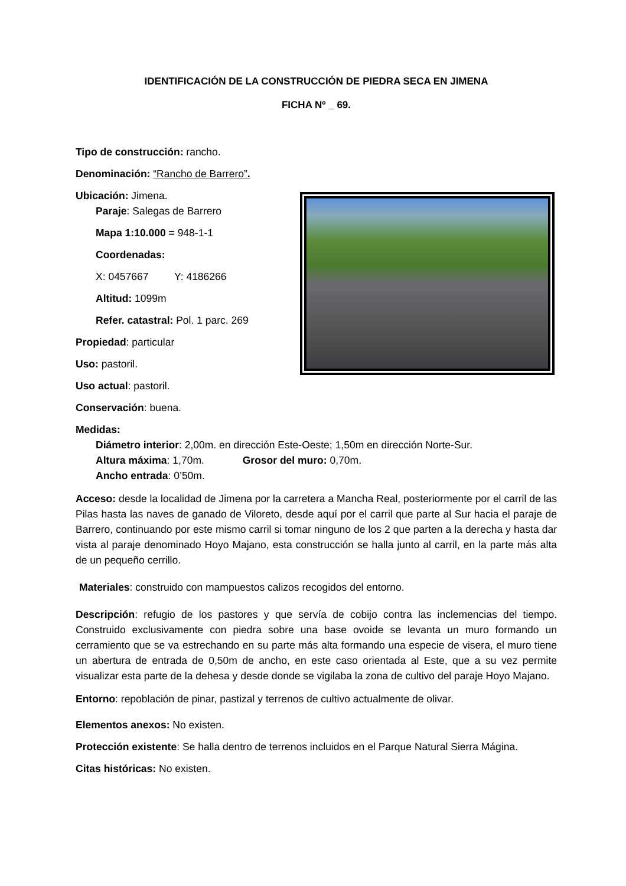IDENTIFICACIÓN DE LA CONSTRUCCIÓN DE PIEDRA SECA EN JIMENA
FICHA Nº _ 69.
Tipo de construcción: rancho.
Denominación: “Rancho de Barrero”.
Ubicación: Jimena.
Paraje: Salegas de Barrero
Mapa 1:10.000 = 948-1-1
Coordenadas:
X: 0457667 Y: 4186266
Altitud: 1099m
Refer. catastral: Pol. 1 parc. 269
Propiedad: particular
Uso: pastoril.
Uso actual: pastoril.
Conservación: buena.
Medidas:
Diámetro interior: 2,00m. en dirección Este-Oeste; 1,50m en dirección Norte-Sur.
Altura máxima: 1,70m. Grosor del muro: 0,70m.
Ancho entrada: 0’50m.
Acceso: desde la localidad de Jimena por la carretera a Mancha Real, posteriormente por el carril de las Pilas hasta las naves de ganado de Viloreto, desde aquí por el carril que parte al Sur hacia el paraje de Barrero, continuando por este mismo carril si tomar ninguno de los 2 que parten a la derecha y hasta dar vista al paraje denominado Hoyo Majano, esta construcción se halla junto al carril, en la parte más alta de un pequeño cerrillo.
Materiales: construido con mampuestos calizos recogidos del entorno.
Descripción: refugio de los pastores y que servía de cobijo contra las inclemencias del tiempo. Construido exclusivamente con piedra sobre una base ovoide se levanta un muro formando un cerramiento que se va estrechando en su parte más alta formando una especie de visera, el muro tiene un abertura de entrada de 0,50m de ancho, en este caso orientada al Este, que a su vez permite visualizar esta parte de la dehesa y desde donde se vigilaba la zona de cultivo del paraje Hoyo Majano.
Entorno: repoblación de pinar, pastizal y terrenos de cultivo actualmente de olivar.
Elementos anexos: No existen.
Protección existente: Se halla dentro de terrenos incluidos en el Parque Natural Sierra Mágina.
Citas históricas: No existen.